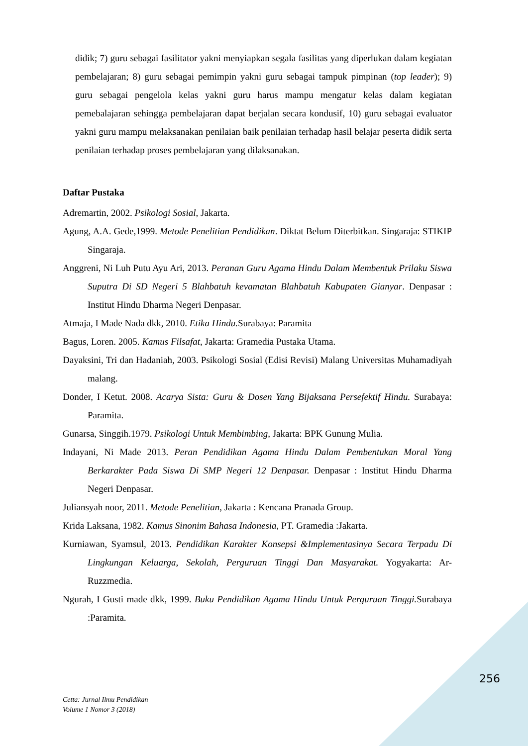didik; 7) guru sebagai fasilitator yakni menyiapkan segala fasilitas yang diperlukan dalam kegiatan pembelajaran; 8) guru sebagai pemimpin yakni guru sebagai tampuk pimpinan (top leader); 9) guru sebagai pengelola kelas yakni guru harus mampu mengatur kelas dalam kegiatan pemebalajaran sehingga pembelajaran dapat berjalan secara kondusif, 10) guru sebagai evaluator yakni guru mampu melaksanakan penilaian baik penilaian terhadap hasil belajar peserta didik serta penilaian terhadap proses pembelajaran yang dilaksanakan.
Daftar Pustaka
Adremartin, 2002. Psikologi Sosial, Jakarta.
Agung, A.A. Gede,1999. Metode Penelitian Pendidikan. Diktat Belum Diterbitkan. Singaraja: STIKIP Singaraja.
Anggreni, Ni Luh Putu Ayu Ari, 2013. Peranan Guru Agama Hindu Dalam Membentuk Prilaku Siswa Suputra Di SD Negeri 5 Blahbatuh kevamatan Blahbatuh Kabupaten Gianyar. Denpasar : Institut Hindu Dharma Negeri Denpasar.
Atmaja, I Made Nada dkk, 2010. Etika Hindu. Surabaya: Paramita
Bagus, Loren. 2005. Kamus Filsafat, Jakarta: Gramedia Pustaka Utama.
Dayaksini, Tri dan Hadaniah, 2003. Psikologi Sosial (Edisi Revisi) Malang Universitas Muhamadiyah malang.
Donder, I Ketut. 2008. Acarya Sista: Guru & Dosen Yang Bijaksana Persefektif Hindu. Surabaya: Paramita.
Gunarsa, Singgih.1979. Psikologi Untuk Membimbing, Jakarta: BPK Gunung Mulia.
Indayani, Ni Made 2013. Peran Pendidikan Agama Hindu Dalam Pembentukan Moral Yang Berkarakter Pada Siswa Di SMP Negeri 12 Denpasar. Denpasar : Institut Hindu Dharma Negeri Denpasar.
Juliansyah noor, 2011. Metode Penelitian, Jakarta : Kencana Pranada Group.
Krida Laksana, 1982. Kamus Sinonim Bahasa Indonesia, PT. Gramedia :Jakarta.
Kurniawan, Syamsul, 2013. Pendidikan Karakter Konsepsi &Implementasinya Secara Terpadu Di Lingkungan Keluarga, Sekolah, Perguruan Tinggi Dan Masyarakat. Yogyakarta: Ar-Ruzzmedia.
Ngurah, I Gusti made dkk, 1999. Buku Pendidikan Agama Hindu Untuk Perguruan Tinggi. Surabaya :Paramita.
256
Cetta: Jurnal Ilmu Pendidikan
Volume 1 Nomor 3 (2018)